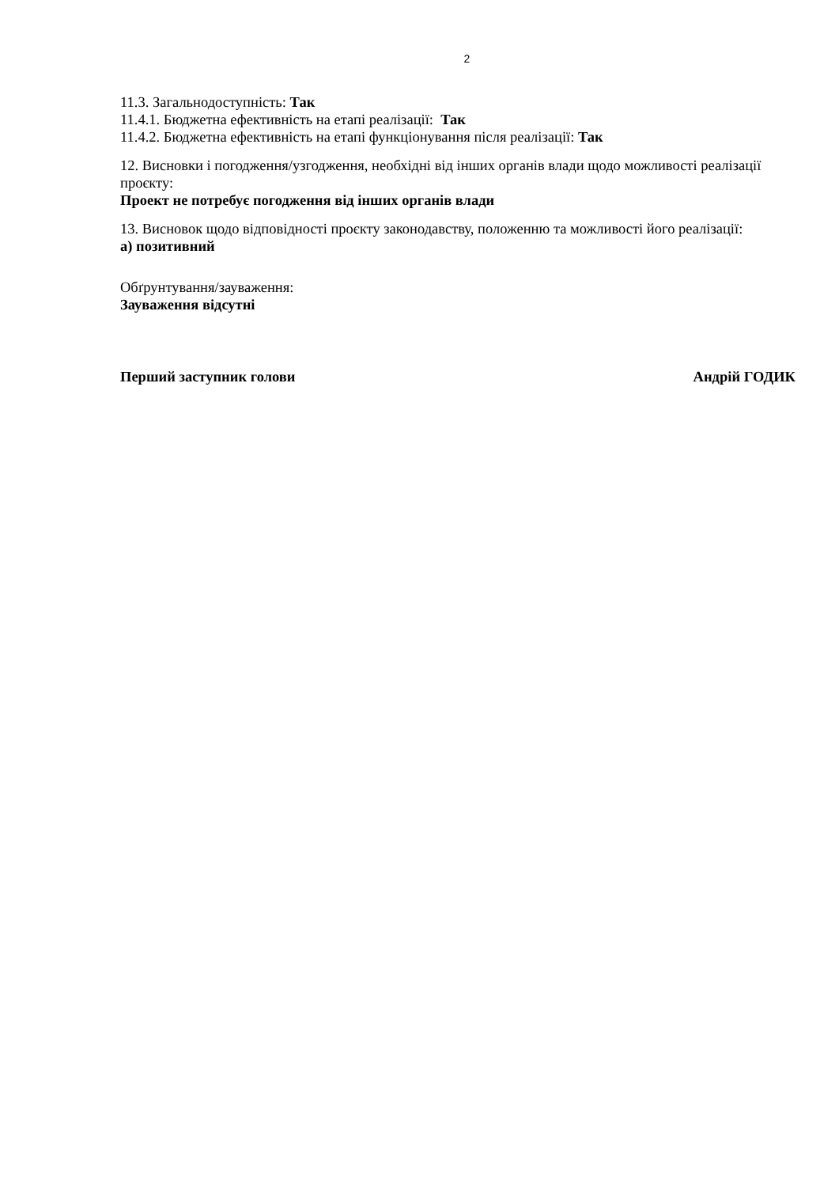2
11.3. Загальнодоступність: Так
11.4.1. Бюджетна ефективність на етапі реалізації: Так
11.4.2. Бюджетна ефективність на етапі функціонування після реалізації: Так
12. Висновки і погодження/узгодження, необхідні від інших органів влади щодо можливості реалізації проєкту:
Проект не потребує погодження від інших органів влади
13. Висновок щодо відповідності проєкту законодавству, положенню та можливості його реалізації:
а) позитивний
Обґрунтування/зауваження:
Зауваження відсутні
Перший заступник голови Андрій ГОДИК